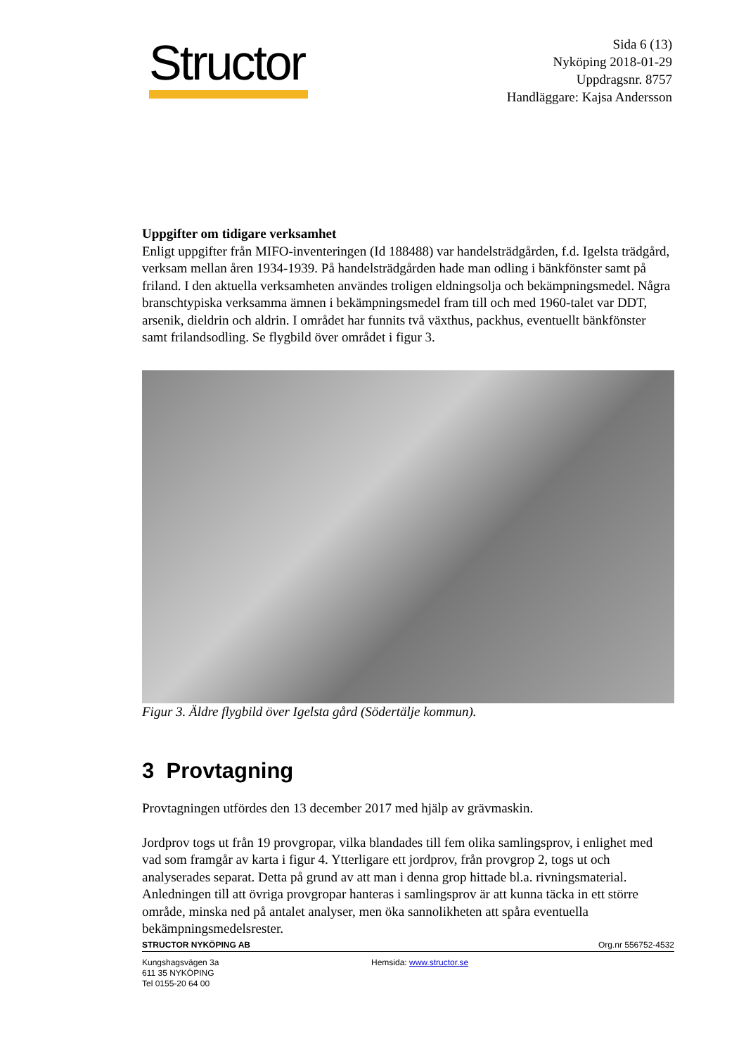Structor
Sida 6 (13)
Nyköping 2018-01-29
Uppdragsnr. 8757
Handläggare: Kajsa Andersson
Uppgifter om tidigare verksamhet
Enligt uppgifter från MIFO-inventeringen (Id 188488) var handelsträdgården, f.d. Igelsta trädgård, verksam mellan åren 1934-1939. På handelsträdgården hade man odling i bänkfönster samt på friland. I den aktuella verksamheten användes troligen eldningsolja och bekämpningsmedel. Några branschtypiska verksamma ämnen i bekämpningsmedel fram till och med 1960-talet var DDT, arsenik, dieldrin och aldrin. I området har funnits två växthus, packhus, eventuellt bänkfönster samt frilandsodling. Se flygbild över området i figur 3.
Figur 3. Äldre flygbild över Igelsta gård (Södertälje kommun).
3 Provtagning
Provtagningen utfördes den 13 december 2017 med hjälp av grävmaskin.
Jordprov togs ut från 19 provgropar, vilka blandades till fem olika samlingsprov, i enlighet med vad som framgår av karta i figur 4. Ytterligare ett jordprov, från provgrop 2, togs ut och analyserades separat. Detta på grund av att man i denna grop hittade bl.a. rivningsmaterial. Anledningen till att övriga provgropar hanteras i samlingsprov är att kunna täcka in ett större område, minska ned på antalet analyser, men öka sannolikheten att spåra eventuella bekämpningsmedelsrester.
STRUCTOR NYKÖPING AB Org.nr 556752-4532
Kungshagsvägen 3a
611 35 NYKÖPING
Tel 0155-20 64 00
Hemsida: www.structor.se